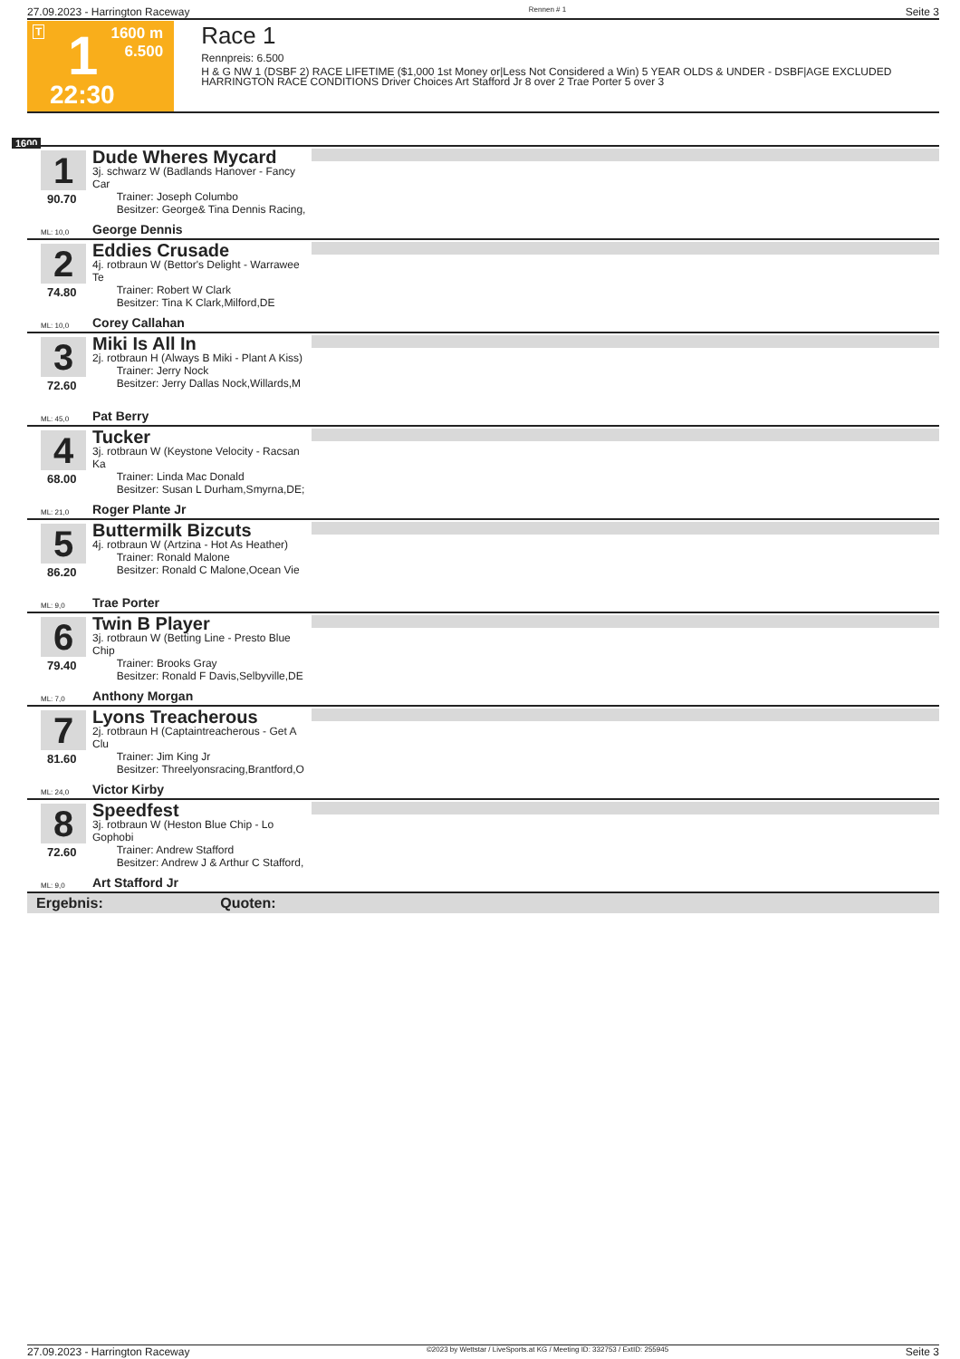27.09.2023 - Harrington Raceway Rennen # 1 Seite 3
T 1 1600 m
6.500
22:30
Race 1
Rennpreis: 6.500
H & G NW 1 (DSBF 2) RACE LIFETIME ($1,000 1st Money or|Less Not Considered a Win) 5 YEAR OLDS & UNDER - DSBF|AGE EXCLUDED HARRINGTON RACE CONDITIONS Driver Choices Art Stafford Jr 8 over 2 Trae Porter 5 over 3
1600
1
90.70
Dude Wheres Mycard
3j. schwarz W (Badlands Hanover - Fancy Car
Trainer: Joseph Columbo
Besitzer: George& Tina Dennis Racing,
ML: 10,0 George Dennis
2
74.80
Eddies Crusade
4j. rotbraun W (Bettor's Delight - Warrawee Te
Trainer: Robert W Clark
Besitzer: Tina K Clark,Milford,DE
ML: 10,0 Corey Callahan
3
72.60
Miki Is All In
2j. rotbraun H (Always B Miki - Plant A Kiss)
Trainer: Jerry Nock
Besitzer: Jerry Dallas Nock,Willards,M
ML: 45,0 Pat Berry
4
68.00
Tucker
3j. rotbraun W (Keystone Velocity - Racsan Ka
Trainer: Linda Mac Donald
Besitzer: Susan L Durham,Smyrna,DE;
ML: 21,0 Roger Plante Jr
5
86.20
Buttermilk Bizcuts
4j. rotbraun W (Artzina - Hot As Heather)
Trainer: Ronald Malone
Besitzer: Ronald C Malone,Ocean Vie
ML: 9,0 Trae Porter
6
79.40
Twin B Player
3j. rotbraun W (Betting Line - Presto Blue Chip
Trainer: Brooks Gray
Besitzer: Ronald F Davis,Selbyville,DE
ML: 7,0 Anthony Morgan
7
81.60
Lyons Treacherous
2j. rotbraun H (Captaintreacherous - Get A Clu
Trainer: Jim King Jr
Besitzer: Threelyonsracing,Brantford,O
ML: 24,0 Victor Kirby
8
72.60
Speedfest
3j. rotbraun W (Heston Blue Chip - Lo Gophobi
Trainer: Andrew Stafford
Besitzer: Andrew J & Arthur C Stafford,
ML: 9,0 Art Stafford Jr
Ergebnis: Quoten:
27.09.2023 - Harrington Raceway ©2023 by Wettstar / LiveSports.at KG / Meeting ID: 332753 / ExtID: 255945 Seite 3